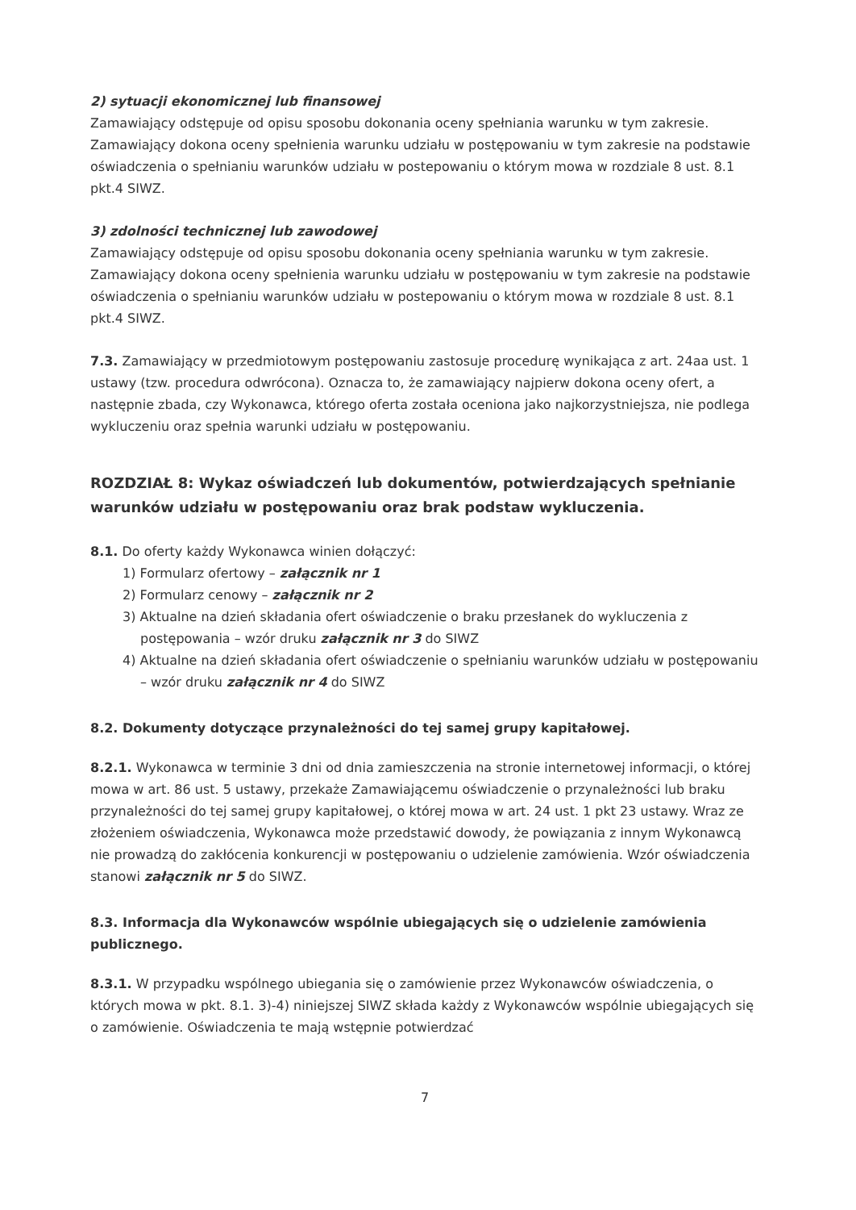2) sytuacji ekonomicznej lub finansowej
Zamawiający odstępuje od opisu sposobu dokonania oceny spełniania warunku w tym zakresie. Zamawiający dokona oceny spełnienia warunku udziału w postępowaniu w tym zakresie na podstawie oświadczenia o spełnianiu warunków udziału w postepowaniu o którym mowa w rozdziale 8 ust. 8.1 pkt.4 SIWZ.
3) zdolności technicznej lub zawodowej
Zamawiający odstępuje od opisu sposobu dokonania oceny spełniania warunku w tym zakresie. Zamawiający dokona oceny spełnienia warunku udziału w postępowaniu w tym zakresie na podstawie oświadczenia o spełnianiu warunków udziału w postepowaniu o którym mowa w rozdziale 8 ust. 8.1 pkt.4 SIWZ.
7.3. Zamawiający w przedmiotowym postępowaniu zastosuje procedurę wynikająca z art. 24aa ust. 1 ustawy (tzw. procedura odwrócona). Oznacza to, że zamawiający najpierw dokona oceny ofert, a następnie zbada, czy Wykonawca, którego oferta została oceniona jako najkorzystniejsza, nie podlega wykluczeniu oraz spełnia warunki udziału w postępowaniu.
ROZDZIAŁ 8: Wykaz oświadczeń lub dokumentów, potwierdzających spełnianie warunków udziału w postępowaniu oraz brak podstaw wykluczenia.
8.1. Do oferty każdy Wykonawca winien dołączyć:
1) Formularz ofertowy – załącznik nr 1
2) Formularz cenowy – załącznik nr 2
3) Aktualne na dzień składania ofert oświadczenie o braku przesłanek do wykluczenia z postępowania – wzór druku załącznik nr 3 do SIWZ
4) Aktualne na dzień składania ofert oświadczenie o spełnianiu warunków udziału w postępowaniu – wzór druku załącznik nr 4 do SIWZ
8.2. Dokumenty dotyczące przynależności do tej samej grupy kapitałowej.
8.2.1. Wykonawca w terminie 3 dni od dnia zamieszczenia na stronie internetowej informacji, o której mowa w art. 86 ust. 5 ustawy, przekaże Zamawiającemu oświadczenie o przynależności lub braku przynależności do tej samej grupy kapitałowej, o której mowa w art. 24 ust. 1 pkt 23 ustawy. Wraz ze złożeniem oświadczenia, Wykonawca może przedstawić dowody, że powiązania z innym Wykonawcą nie prowadzą do zakłócenia konkurencji w postępowaniu o udzielenie zamówienia. Wzór oświadczenia stanowi załącznik nr 5 do SIWZ.
8.3. Informacja dla Wykonawców wspólnie ubiegających się o udzielenie zamówienia publicznego.
8.3.1. W przypadku wspólnego ubiegania się o zamówienie przez Wykonawców oświadczenia, o których mowa w pkt. 8.1. 3)-4) niniejszej SIWZ składa każdy z Wykonawców wspólnie ubiegających się o zamówienie. Oświadczenia te mają wstępnie potwierdzać
7